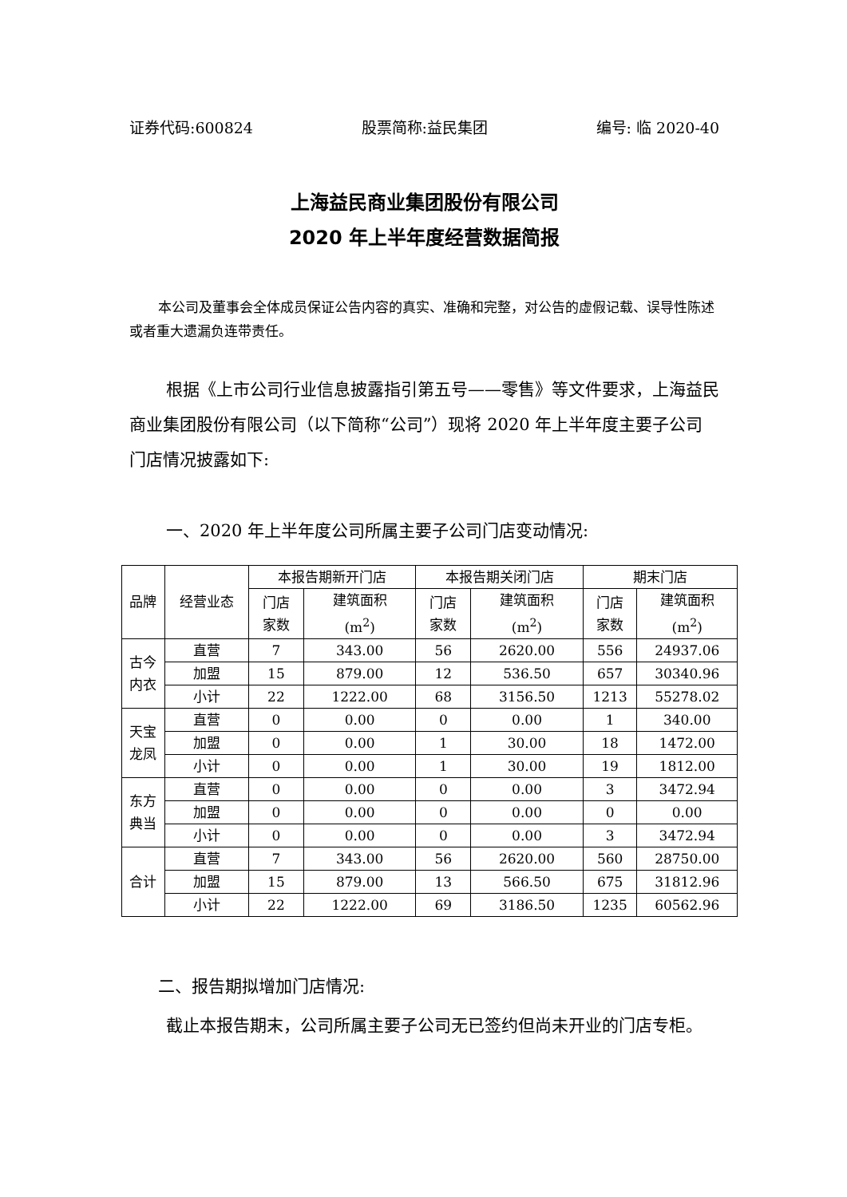证券代码:600824 股票简称:益民集团 编号: 临 2020-40
上海益民商业集团股份有限公司
2020 年上半年度经营数据简报
本公司及董事会全体成员保证公告内容的真实、准确和完整，对公告的虚假记载、误导性陈述或者重大遗漏负连带责任。
根据《上市公司行业信息披露指引第五号——零售》等文件要求，上海益民商业集团股份有限公司（以下简称“公司”）现将 2020 年上半年度主要子公司门店情况披露如下:
一、2020 年上半年度公司所属主要子公司门店变动情况:
| 品牌 | 经营业态 | 本报告期新开门店 | | 本报告期关闭门店 | | 期末门店 | |
| --- | --- | --- | --- | --- | --- | --- | --- |
| | | 门店 家数 | 建筑面积 (m<sup>2</sup>) | 门店 家数 | 建筑面积 (m<sup>2</sup>) | 门店 家数 | 建筑面积 (m<sup>2</sup>) |
| 古今 内衣 | 直营 | 7 | 343.00 | 56 | 2620.00 | 556 | 24937.06 |
| | 加盟 | 15 | 879.00 | 12 | 536.50 | 657 | 30340.96 |
| | 小计 | 22 | 1222.00 | 68 | 3156.50 | 1213 | 55278.02 |
| 天宝 龙凤 | 直营 | 0 | 0.00 | 0 | 0.00 | 1 | 340.00 |
| | 加盟 | 0 | 0.00 | 1 | 30.00 | 18 | 1472.00 |
| | 小计 | 0 | 0.00 | 1 | 30.00 | 19 | 1812.00 |
| 东方 典当 | 直营 | 0 | 0.00 | 0 | 0.00 | 3 | 3472.94 |
| | 加盟 | 0 | 0.00 | 0 | 0.00 | 0 | 0.00 |
| | 小计 | 0 | 0.00 | 0 | 0.00 | 3 | 3472.94 |
| 合计 | 直营 | 7 | 343.00 | 56 | 2620.00 | 560 | 28750.00 |
| | 加盟 | 15 | 879.00 | 13 | 566.50 | 675 | 31812.96 |
| | 小计 | 22 | 1222.00 | 69 | 3186.50 | 1235 | 60562.96 |
二、报告期拟增加门店情况:
截止本报告期末，公司所属主要子公司无已签约但尚未开业的门店专柜。